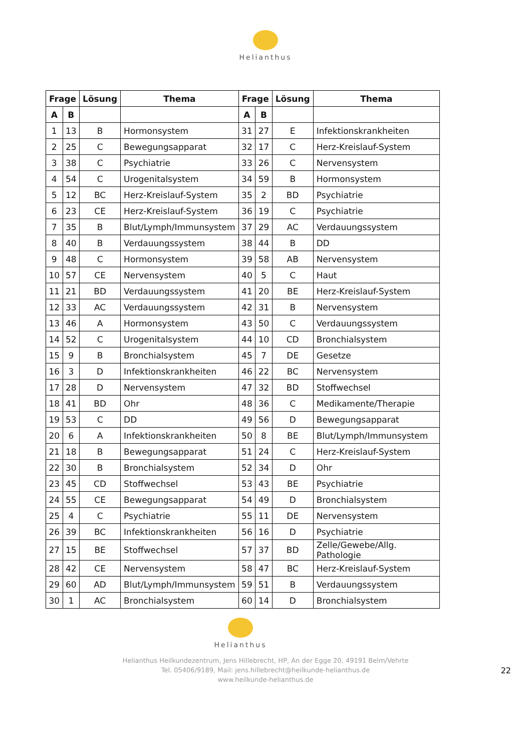Helianthus
| Frage | | Lösung | Thema | Frage | | Lösung | Thema |
| --- | --- | --- | --- | --- | --- | --- | --- |
| A | B | | | A | B | | |
| 1 | 13 | B | Hormonsystem | 31 | 27 | E | Infektionskrankheiten |
| 2 | 25 | C | Bewegungsapparat | 32 | 17 | C | Herz-Kreislauf-System |
| 3 | 38 | C | Psychiatrie | 33 | 26 | C | Nervensystem |
| 4 | 54 | C | Urogenitalsystem | 34 | 59 | B | Hormonsystem |
| 5 | 12 | BC | Herz-Kreislauf-System | 35 | 2 | BD | Psychiatrie |
| 6 | 23 | CE | Herz-Kreislauf-System | 36 | 19 | C | Psychiatrie |
| 7 | 35 | B | Blut/Lymph/Immunsystem | 37 | 29 | AC | Verdauungssystem |
| 8 | 40 | B | Verdauungssystem | 38 | 44 | B | DD |
| 9 | 48 | C | Hormonsystem | 39 | 58 | AB | Nervensystem |
| 10 | 57 | CE | Nervensystem | 40 | 5 | C | Haut |
| 11 | 21 | BD | Verdauungssystem | 41 | 20 | BE | Herz-Kreislauf-System |
| 12 | 33 | AC | Verdauungssystem | 42 | 31 | B | Nervensystem |
| 13 | 46 | A | Hormonsystem | 43 | 50 | C | Verdauungssystem |
| 14 | 52 | C | Urogenitalsystem | 44 | 10 | CD | Bronchialsystem |
| 15 | 9 | B | Bronchialsystem | 45 | 7 | DE | Gesetze |
| 16 | 3 | D | Infektionskrankheiten | 46 | 22 | BC | Nervensystem |
| 17 | 28 | D | Nervensystem | 47 | 32 | BD | Stoffwechsel |
| 18 | 41 | BD | Ohr | 48 | 36 | C | Medikamente/Therapie |
| 19 | 53 | C | DD | 49 | 56 | D | Bewegungsapparat |
| 20 | 6 | A | Infektionskrankheiten | 50 | 8 | BE | Blut/Lymph/Immunsystem |
| 21 | 18 | B | Bewegungsapparat | 51 | 24 | C | Herz-Kreislauf-System |
| 22 | 30 | B | Bronchialsystem | 52 | 34 | D | Ohr |
| 23 | 45 | CD | Stoffwechsel | 53 | 43 | BE | Psychiatrie |
| 24 | 55 | CE | Bewegungsapparat | 54 | 49 | D | Bronchialsystem |
| 25 | 4 | C | Psychiatrie | 55 | 11 | DE | Nervensystem |
| 26 | 39 | BC | Infektionskrankheiten | 56 | 16 | D | Psychiatrie |
| 27 | 15 | BE | Stoffwechsel | 57 | 37 | BD | Zelle/Gewebe/Allg. Pathologie |
| 28 | 42 | CE | Nervensystem | 58 | 47 | BC | Herz-Kreislauf-System |
| 29 | 60 | AD | Blut/Lymph/Immunsystem | 59 | 51 | B | Verdauungssystem |
| 30 | 1 | AC | Bronchialsystem | 60 | 14 | D | Bronchialsystem |
Helianthus
Helianthus Heilkundezentrum, Jens Hillebrecht, HP, An der Egge 20, 49191 Belm/Vehrte
Tel. 05406/9189, Mail: jens.hillebrecht@heilkunde-helianthus.de
www.heilkunde-helianthus.de
22